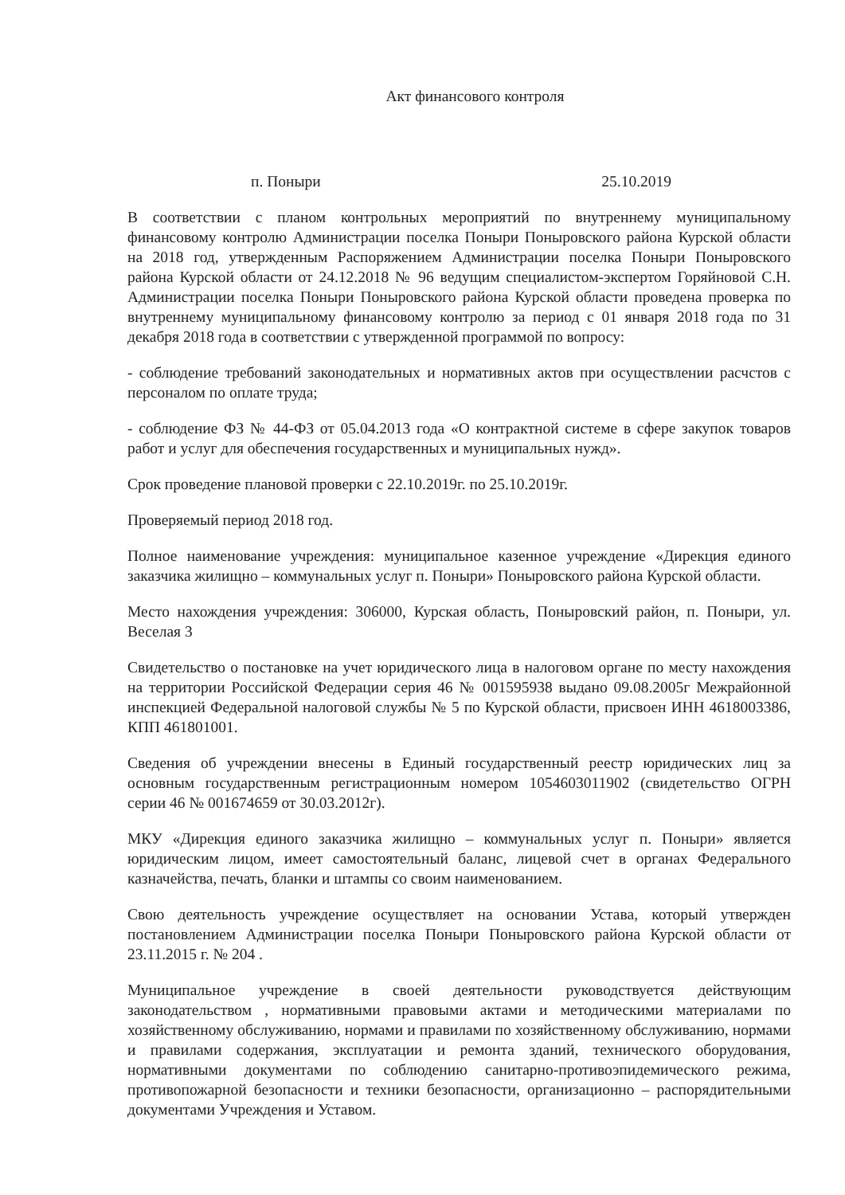Акт финансового контроля
п. Поныри 25.10.2019
В соответствии с планом контрольных мероприятий по внутреннему муниципальному финансовому контролю Администрации поселка Поныри Поныровского района Курской области на 2018 год, утвержденным Распоряжением Администрации поселка Поныри Поныровского района Курской области от 24.12.2018 № 96 ведущим специалистом-экспертом Горяйновой С.Н. Администрации поселка Поныри Поныровского района Курской области проведена проверка по внутреннему муниципальному финансовому контролю за период с 01 января 2018 года по 31 декабря 2018 года в соответствии с утвержденной программой по вопросу:
- соблюдение требований законодательных и нормативных актов при осуществлении расчстов с персоналом по оплате труда;
- соблюдение ФЗ № 44-ФЗ от 05.04.2013 года «О контрактной системе в сфере закупок товаров работ и услуг для обеспечения государственных и муниципальных нужд».
Срок проведение плановой проверки с 22.10.2019г. по 25.10.2019г.
Проверяемый период 2018 год.
Полное наименование учреждения: муниципальное казенное учреждение «Дирекция единого заказчика жилищно – коммунальных услуг п. Поныри» Поныровского района Курской области.
Место нахождения учреждения: 306000, Курская область, Поныровский район, п. Поныри, ул. Веселая 3
Свидетельство о постановке на учет юридического лица в налоговом органе по месту нахождения на территории Российской Федерации серия 46 № 001595938 выдано 09.08.2005г Межрайонной инспекцией Федеральной налоговой службы № 5 по Курской области, присвоен ИНН 4618003386, КПП 461801001.
Сведения об учреждении внесены в Единый государственный реестр юридических лиц за основным государственным регистрационным номером 1054603011902 (свидетельство ОГРН серии 46 № 001674659 от 30.03.2012г).
МКУ «Дирекция единого заказчика жилищно – коммунальных услуг п. Поныри» является юридическим лицом, имеет самостоятельный баланс, лицевой счет в органах Федерального казначейства, печать, бланки и штампы со своим наименованием.
Свою деятельность учреждение осуществляет на основании Устава, который утвержден постановлением Администрации поселка Поныри Поныровского района Курской области от 23.11.2015 г. № 204 .
Муниципальное учреждение в своей деятельности руководствуется действующим законодательством , нормативными правовыми актами и методическими материалами по хозяйственному обслуживанию, нормами и правилами по хозяйственному обслуживанию, нормами и правилами содержания, эксплуатации и ремонта зданий, технического оборудования, нормативными документами по соблюдению санитарно-противоэпидемического режима, противопожарной безопасности и техники безопасности, организационно – распорядительными документами Учреждения и Уставом.